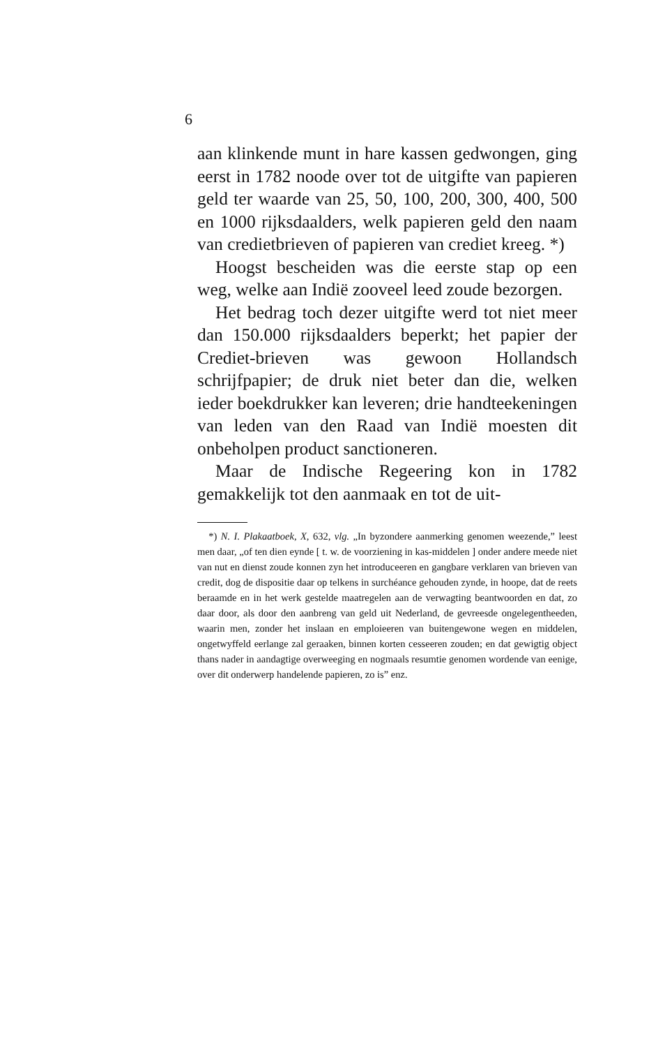6
aan klinkende munt in hare kassen gedwongen, ging eerst in 1782 noode over tot de uitgifte van papieren geld ter waarde van 25, 50, 100, 200, 300, 400, 500 en 1000 rijksdaalders, welk papieren geld den naam van credietbrieven of papieren van crediet kreeg. *)
Hoogst bescheiden was die eerste stap op een weg, welke aan Indië zooveel leed zoude bezorgen.
Het bedrag toch dezer uitgifte werd tot niet meer dan 150.000 rijksdaalders beperkt; het papier der Crediet-brieven was gewoon Hollandsch schrijfpapier; de druk niet beter dan die, welken ieder boekdrukker kan leveren; drie handteekeningen van leden van den Raad van Indië moesten dit onbeholpen product sanctioneren.
Maar de Indische Regeering kon in 1782 gemakkelijk tot den aanmaak en tot de uit-
*) N. I. Plakaatboek, X, 632, vlg. „In byzondere aanmerking genomen weezende,” leest men daar, „of ten dien eynde [ t. w. de voorziening in kas-middelen ] onder andere meede niet van nut en dienst zoude konnen zyn het introduceeren en gangbare verklaren van brieven van credit, dog de dispositie daar op telkens in surchéance gehouden zynde, in hoope, dat de reets beraamde en in het werk gestelde maatregelen aan de verwagting beantwoorden en dat, zo daar door, als door den aanbreng van geld uit Nederland, de gevreesde ongelegentheeden, waarin men, zonder het inslaan en emploieeren van buitengewone wegen en middelen, ongetwyffeld eerlange zal geraaken, binnen korten cesseeren zouden; en dat gewigtig object thans nader in aandagtige overweeging en nogmaals resumtie genomen wordende van eenige, over dit onderwerp handelende papieren, zo is” enz.